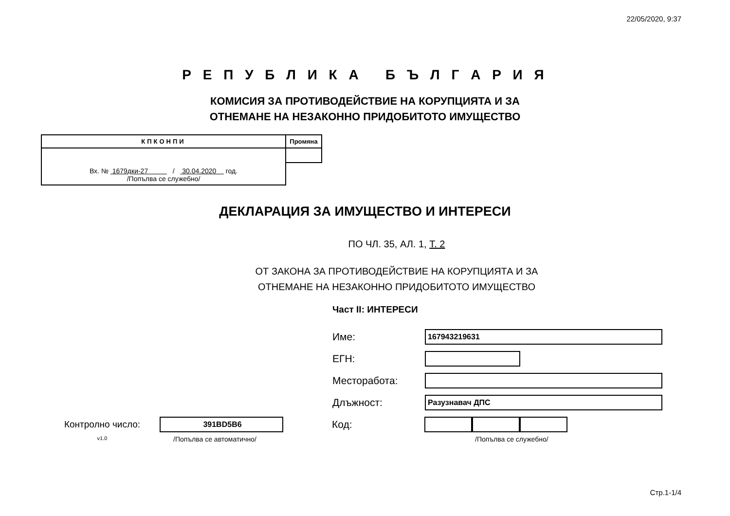22/05/2020, 9:37
Р Е П У Б Л И К А Б Ъ Л Г А Р И Я
КОМИСИЯ ЗА ПРОТИВОДЕЙСТВИЕ НА КОРУПЦИЯТА И ЗА
ОТНЕМАНЕ НА НЕЗАКОННО ПРИДОБИТОТО ИМУЩЕСТВО
| КПКОНПИ | Промяна |
| --- | --- |
| Вх. № 1679дки-27 / 30.04.2020 год. /Попълва се служебно/ | |
ДЕКЛАРАЦИЯ ЗА ИМУЩЕСТВО И ИНТЕРЕСИ
ПО ЧЛ. 35, АЛ. 1, Т. 2
ОТ ЗАКОНА ЗА ПРОТИВОДЕЙСТВИЕ НА КОРУПЦИЯТА И ЗА
ОТНЕМАНЕ НА НЕЗАКОННО ПРИДОБИТОТО ИМУЩЕСТВО
Част II: ИНТЕРЕСИ
Име:
167943219631
ЕГН:
Месторабота:
Длъжност:
Разузнавач ДПС
Контролно число:
391BD5B6
Код:
v1.0
/Попълва се автоматично/ /Попълва се служебно/
Стр.1-1/4